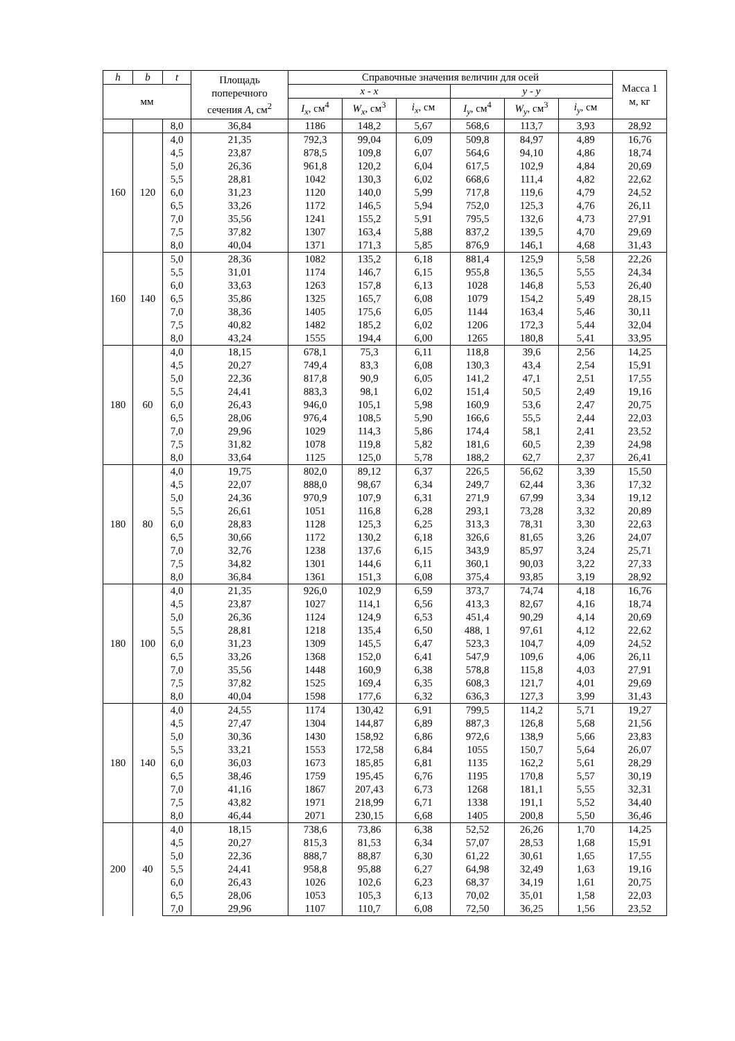| h | b | t | Площадь поперечного сечения A , см<sup>2</sup> | Справочные значения величин для осей | | | | | | Масса 1 м, кг |
| --- | --- | --- | --- | --- | --- | --- | --- | --- | --- | --- |
| мм | | | | x - x | | | y - y | | | |
| | | | | I<sub>x</sub> , см<sup>4</sup> | W<sub>x</sub> , см<sup>3</sup> | i<sub>x</sub> , см | I<sub>y</sub> , см<sup>4</sup> | W<sub>y</sub> , см<sup>3</sup> | i<sub>y</sub> , см | |
| | | 8,0 | 36,84 | 1186 | 148,2 | 5,67 | 568,6 | 113,7 | 3,93 | 28,92 |
| 160 | 120 | 4,0 | 21,35 | 792,3 | 99,04 | 6,09 | 509,8 | 84,97 | 4,89 | 16,76 |
| | | 4,5 | 23,87 | 878,5 | 109,8 | 6,07 | 564,6 | 94,10 | 4,86 | 18,74 |
| | | 5,0 | 26,36 | 961,8 | 120,2 | 6,04 | 617,5 | 102,9 | 4,84 | 20,69 |
| | | 5,5 | 28,81 | 1042 | 130,3 | 6,02 | 668,6 | 111,4 | 4,82 | 22,62 |
| | | 6,0 | 31,23 | 1120 | 140,0 | 5,99 | 717,8 | 119,6 | 4,79 | 24,52 |
| | | 6,5 | 33,26 | 1172 | 146,5 | 5,94 | 752,0 | 125,3 | 4,76 | 26,11 |
| | | 7,0 | 35,56 | 1241 | 155,2 | 5,91 | 795,5 | 132,6 | 4,73 | 27,91 |
| | | 7,5 | 37,82 | 1307 | 163,4 | 5,88 | 837,2 | 139,5 | 4,70 | 29,69 |
| | | 8,0 | 40,04 | 1371 | 171,3 | 5,85 | 876,9 | 146,1 | 4,68 | 31,43 |
| 160 | 140 | 5,0 | 28,36 | 1082 | 135,2 | 6,18 | 881,4 | 125,9 | 5,58 | 22,26 |
| | | 5,5 | 31,01 | 1174 | 146,7 | 6,15 | 955,8 | 136,5 | 5,55 | 24,34 |
| | | 6,0 | 33,63 | 1263 | 157,8 | 6,13 | 1028 | 146,8 | 5,53 | 26,40 |
| | | 6,5 | 35,86 | 1325 | 165,7 | 6,08 | 1079 | 154,2 | 5,49 | 28,15 |
| | | 7,0 | 38,36 | 1405 | 175,6 | 6,05 | 1144 | 163,4 | 5,46 | 30,11 |
| | | 7,5 | 40,82 | 1482 | 185,2 | 6,02 | 1206 | 172,3 | 5,44 | 32,04 |
| | | 8,0 | 43,24 | 1555 | 194,4 | 6,00 | 1265 | 180,8 | 5,41 | 33,95 |
| 180 | 60 | 4,0 | 18,15 | 678,1 | 75,3 | 6,11 | 118,8 | 39,6 | 2,56 | 14,25 |
| | | 4,5 | 20,27 | 749,4 | 83,3 | 6,08 | 130,3 | 43,4 | 2,54 | 15,91 |
| | | 5,0 | 22,36 | 817,8 | 90,9 | 6,05 | 141,2 | 47,1 | 2,51 | 17,55 |
| | | 5,5 | 24,41 | 883,3 | 98,1 | 6,02 | 151,4 | 50,5 | 2,49 | 19,16 |
| | | 6,0 | 26,43 | 946,0 | 105,1 | 5,98 | 160,9 | 53,6 | 2,47 | 20,75 |
| | | 6,5 | 28,06 | 976,4 | 108,5 | 5,90 | 166,6 | 55,5 | 2,44 | 22,03 |
| | | 7,0 | 29,96 | 1029 | 114,3 | 5,86 | 174,4 | 58,1 | 2,41 | 23,52 |
| | | 7,5 | 31,82 | 1078 | 119,8 | 5,82 | 181,6 | 60,5 | 2,39 | 24,98 |
| | | 8,0 | 33,64 | 1125 | 125,0 | 5,78 | 188,2 | 62,7 | 2,37 | 26,41 |
| 180 | 80 | 4,0 | 19,75 | 802,0 | 89,12 | 6,37 | 226,5 | 56,62 | 3,39 | 15,50 |
| | | 4,5 | 22,07 | 888,0 | 98,67 | 6,34 | 249,7 | 62,44 | 3,36 | 17,32 |
| | | 5,0 | 24,36 | 970,9 | 107,9 | 6,31 | 271,9 | 67,99 | 3,34 | 19,12 |
| | | 5,5 | 26,61 | 1051 | 116,8 | 6,28 | 293,1 | 73,28 | 3,32 | 20,89 |
| | | 6,0 | 28,83 | 1128 | 125,3 | 6,25 | 313,3 | 78,31 | 3,30 | 22,63 |
| | | 6,5 | 30,66 | 1172 | 130,2 | 6,18 | 326,6 | 81,65 | 3,26 | 24,07 |
| | | 7,0 | 32,76 | 1238 | 137,6 | 6,15 | 343,9 | 85,97 | 3,24 | 25,71 |
| | | 7,5 | 34,82 | 1301 | 144,6 | 6,11 | 360,1 | 90,03 | 3,22 | 27,33 |
| | | 8,0 | 36,84 | 1361 | 151,3 | 6,08 | 375,4 | 93,85 | 3,19 | 28,92 |
| 180 | 100 | 4,0 | 21,35 | 926,0 | 102,9 | 6,59 | 373,7 | 74,74 | 4,18 | 16,76 |
| | | 4,5 | 23,87 | 1027 | 114,1 | 6,56 | 413,3 | 82,67 | 4,16 | 18,74 |
| | | 5,0 | 26,36 | 1124 | 124,9 | 6,53 | 451,4 | 90,29 | 4,14 | 20,69 |
| | | 5,5 | 28,81 | 1218 | 135,4 | 6,50 | 488, 1 | 97,61 | 4,12 | 22,62 |
| | | 6,0 | 31,23 | 1309 | 145,5 | 6,47 | 523,3 | 104,7 | 4,09 | 24,52 |
| | | 6,5 | 33,26 | 1368 | 152,0 | 6,41 | 547,9 | 109,6 | 4,06 | 26,11 |
| | | 7,0 | 35,56 | 1448 | 160,9 | 6,38 | 578,8 | 115,8 | 4,03 | 27,91 |
| | | 7,5 | 37,82 | 1525 | 169,4 | 6,35 | 608,3 | 121,7 | 4,01 | 29,69 |
| | | 8,0 | 40,04 | 1598 | 177,6 | 6,32 | 636,3 | 127,3 | 3,99 | 31,43 |
| 180 | 140 | 4,0 | 24,55 | 1174 | 130,42 | 6,91 | 799,5 | 114,2 | 5,71 | 19,27 |
| | | 4,5 | 27,47 | 1304 | 144,87 | 6,89 | 887,3 | 126,8 | 5,68 | 21,56 |
| | | 5,0 | 30,36 | 1430 | 158,92 | 6,86 | 972,6 | 138,9 | 5,66 | 23,83 |
| | | 5,5 | 33,21 | 1553 | 172,58 | 6,84 | 1055 | 150,7 | 5,64 | 26,07 |
| | | 6,0 | 36,03 | 1673 | 185,85 | 6,81 | 1135 | 162,2 | 5,61 | 28,29 |
| | | 6,5 | 38,46 | 1759 | 195,45 | 6,76 | 1195 | 170,8 | 5,57 | 30,19 |
| | | 7,0 | 41,16 | 1867 | 207,43 | 6,73 | 1268 | 181,1 | 5,55 | 32,31 |
| | | 7,5 | 43,82 | 1971 | 218,99 | 6,71 | 1338 | 191,1 | 5,52 | 34,40 |
| | | 8,0 | 46,44 | 2071 | 230,15 | 6,68 | 1405 | 200,8 | 5,50 | 36,46 |
| 200 | 40 | 4,0 | 18,15 | 738,6 | 73,86 | 6,38 | 52,52 | 26,26 | 1,70 | 14,25 |
| | | 4,5 | 20,27 | 815,3 | 81,53 | 6,34 | 57,07 | 28,53 | 1,68 | 15,91 |
| | | 5,0 | 22,36 | 888,7 | 88,87 | 6,30 | 61,22 | 30,61 | 1,65 | 17,55 |
| | | 5,5 | 24,41 | 958,8 | 95,88 | 6,27 | 64,98 | 32,49 | 1,63 | 19,16 |
| | | 6,0 | 26,43 | 1026 | 102,6 | 6,23 | 68,37 | 34,19 | 1,61 | 20,75 |
| | | 6,5 | 28,06 | 1053 | 105,3 | 6,13 | 70,02 | 35,01 | 1,58 | 22,03 |
| | | 7,0 | 29,96 | 1107 | 110,7 | 6,08 | 72,50 | 36,25 | 1,56 | 23,52 |